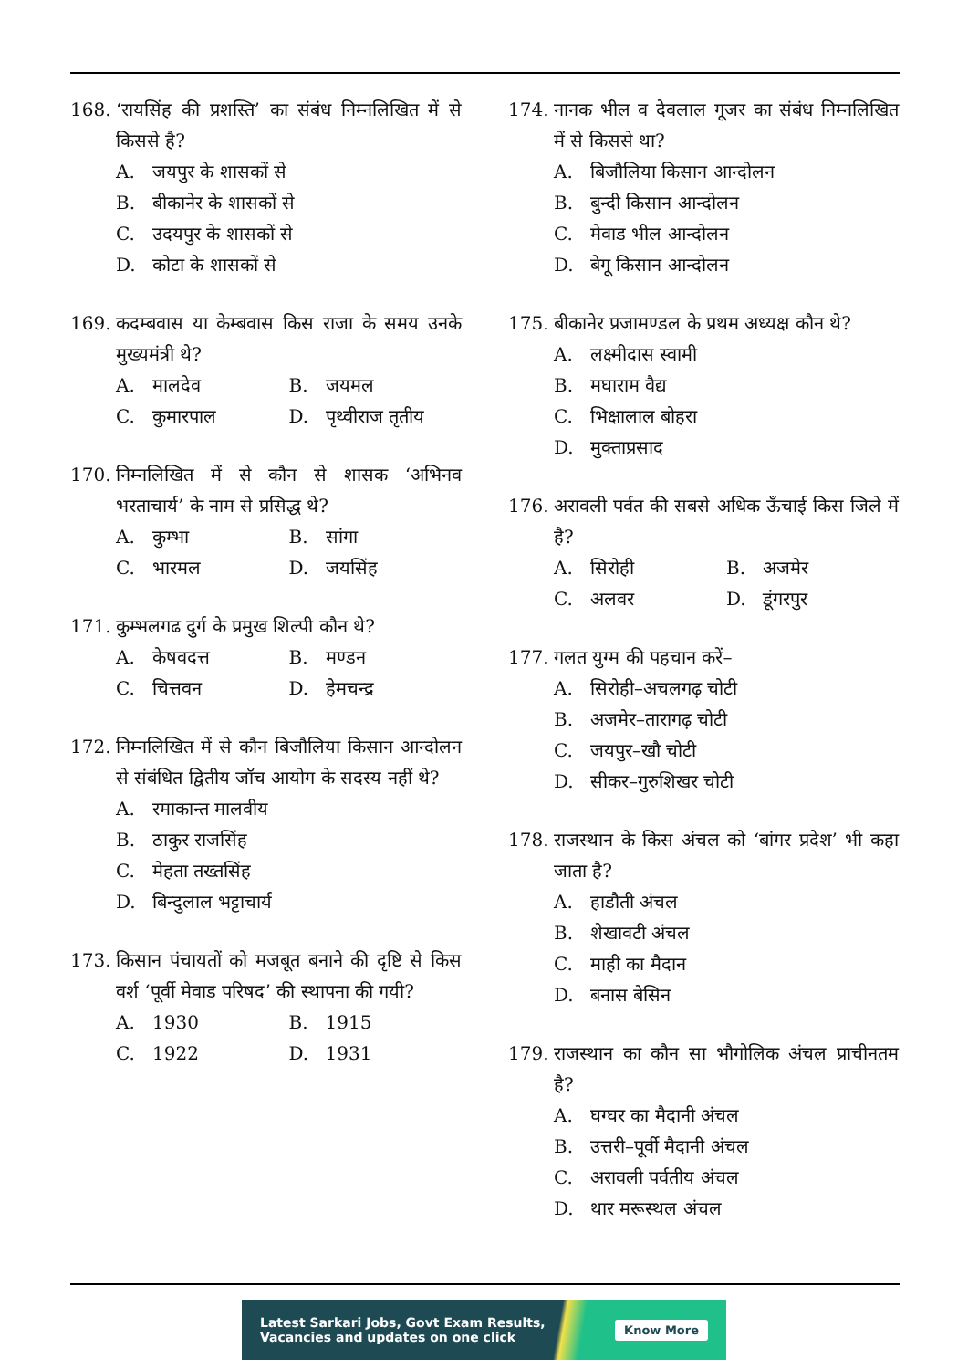168. ‘रायसिंह की प्रशस्ति’ का संबंध निम्नलिखित में से किससे है?
A. जयपुर के शासकों से
B. बीकानेर के शासकों से
C. उदयपुर के शासकों से
D. कोटा के शासकों से
169. कदम्बवास या केम्बवास किस राजा के समय उनके मुख्यमंत्री थे?
A. मालदेव
B. जयमल
C. कुमारपाल
D. पृथ्वीराज तृतीय
170. निम्नलिखित में से कौन से शासक ‘अभिनव भरताचार्य’ के नाम से प्रसिद्ध थे?
A. कुम्भा
B. सांगा
C. भारमल
D. जयसिंह
171. कुम्भलगढ दुर्ग के प्रमुख शिल्पी कौन थे?
A. केषवदत्त
B. मण्डन
C. चित्तवन
D. हेमचन्द्र
172. निम्नलिखित में से कौन बिजौलिया किसान आन्दोलन से संबंधित द्वितीय जॉच आयोग के सदस्य नहीं थे?
A. रमाकान्त मालवीय
B. ठाकुर राजसिंह
C. मेहता तख्तसिंह
D. बिन्दुलाल भट्टाचार्य
173. किसान पंचायतों को मजबूत बनाने की दृष्टि से किस वर्श ‘पूर्वी मेवाड परिषद’ की स्थापना की गयी?
A. 1930
B. 1915
C. 1922
D. 1931
174. नानक भील व देवलाल गूजर का संबंध निम्नलिखित में से किससे था?
A. बिजौलिया किसान आन्दोलन
B. बुन्दी किसान आन्दोलन
C. मेवाड भील आन्दोलन
D. बेगू किसान आन्दोलन
175. बीकानेर प्रजामण्डल के प्रथम अध्यक्ष कौन थे?
A. लक्ष्मीदास स्वामी
B. मघाराम वैद्य
C. भिक्षालाल बोहरा
D. मुक्ताप्रसाद
176. अरावली पर्वत की सबसे अधिक ऊँचाई किस जिले में है?
A. सिरोही
B. अजमेर
C. अलवर
D. डूंगरपुर
177. गलत युग्म की पहचान करें–
A. सिरोही–अचलगढ़ चोटी
B. अजमेर–तारागढ़ चोटी
C. जयपुर–खौ चोटी
D. सीकर–गुरुशिखर चोटी
178. राजस्थान के किस अंचल को ‘बांगर प्रदेश’ भी कहा जाता है?
A. हाडौती अंचल
B. शेखावटी अंचल
C. माही का मैदान
D. बनास बेसिन
179. राजस्थान का कौन सा भौगोलिक अंचल प्राचीनतम है?
A. घग्घर का मैदानी अंचल
B. उत्तरी–पूर्वी मैदानी अंचल
C. अरावली पर्वतीय अंचल
D. थार मरूस्थल अंचल
Latest Sarkari Jobs, Govt Exam Results,
Vacancies and updates on one click
Know More